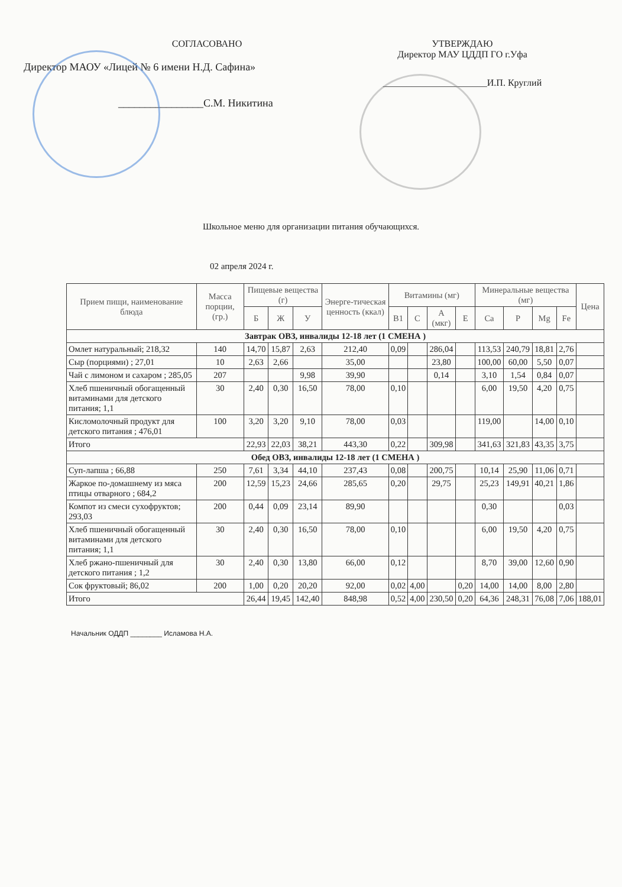СОГЛАСОВАНО
Директор МАОУ «Лицей № 6 имени Н.Д. Сафина»
________________С.М. Никитина
УТВЕРЖДАЮ
Директор МАУ ЦДДП ГО г.Уфа
______________________И.П. Круглий
Школьное меню для организации питания обучающихся.
02 апреля 2024 г.
| Прием пищи, наименование блюда | Масса порции, (гр.) | Пищевые вещества (г) | | | Энерге-тическая ценность (ккал) | Витамины (мг) | | | | Минеральные вещества (мг) | | | | Цена |
| --- | --- | --- | --- | --- | --- | --- | --- | --- | --- | --- | --- | --- | --- | --- |
| | | Б | Ж | У | | B1 | C | А (мкг) | Е | Ca | P | Mg | Fe | |
| Завтрак ОВЗ, инвалиды 12-18 лет (1 СМЕНА ) | | | | | | | | | | | | | | |
| Омлет натуральный; 218,32 | 140 | 14,70 | 15,87 | 2,63 | 212,40 | 0,09 | | 286,04 | | 113,53 | 240,79 | 18,81 | 2,76 | |
| Сыр (порциями) ; 27,01 | 10 | 2,63 | 2,66 | | 35,00 | | | 23,80 | | 100,00 | 60,00 | 5,50 | 0,07 | |
| Чай с лимоном и сахаром ; 285,05 | 207 | | | 9,98 | 39,90 | | | 0,14 | | 3,10 | 1,54 | 0,84 | 0,07 | |
| Хлеб пшеничный обогащенный витаминами для детского питания; 1,1 | 30 | 2,40 | 0,30 | 16,50 | 78,00 | 0,10 | | | | 6,00 | 19,50 | 4,20 | 0,75 | |
| Кисломолочный продукт для детского питания ; 476,01 | 100 | 3,20 | 3,20 | 9,10 | 78,00 | 0,03 | | | | 119,00 | | 14,00 | 0,10 | |
| Итого | | 22,93 | 22,03 | 38,21 | 443,30 | 0,22 | | 309,98 | | 341,63 | 321,83 | 43,35 | 3,75 | |
| Обед ОВЗ, инвалиды 12-18 лет (1 СМЕНА ) | | | | | | | | | | | | | | |
| Суп-лапша ; 66,88 | 250 | 7,61 | 3,34 | 44,10 | 237,43 | 0,08 | | 200,75 | | 10,14 | 25,90 | 11,06 | 0,71 | |
| Жаркое по-домашнему из мяса птицы отварного ; 684,2 | 200 | 12,59 | 15,23 | 24,66 | 285,65 | 0,20 | | 29,75 | | 25,23 | 149,91 | 40,21 | 1,86 | |
| Компот из смеси сухофруктов; 293,03 | 200 | 0,44 | 0,09 | 23,14 | 89,90 | | | | | 0,30 | | | 0,03 | |
| Хлеб пшеничный обогащенный витаминами для детского питания; 1,1 | 30 | 2,40 | 0,30 | 16,50 | 78,00 | 0,10 | | | | 6,00 | 19,50 | 4,20 | 0,75 | |
| Хлеб ржано-пшеничный для детского питания ; 1,2 | 30 | 2,40 | 0,30 | 13,80 | 66,00 | 0,12 | | | | 8,70 | 39,00 | 12,60 | 0,90 | |
| Сок фруктовый; 86,02 | 200 | 1,00 | 0,20 | 20,20 | 92,00 | 0,02 | 4,00 | | 0,20 | 14,00 | 14,00 | 8,00 | 2,80 | |
| Итого | | 26,44 | 19,45 | 142,40 | 848,98 | 0,52 | 4,00 | 230,50 | 0,20 | 64,36 | 248,31 | 76,08 | 7,06 | 188,01 |
Начальник ОДДП ________ Исламова Н.А.